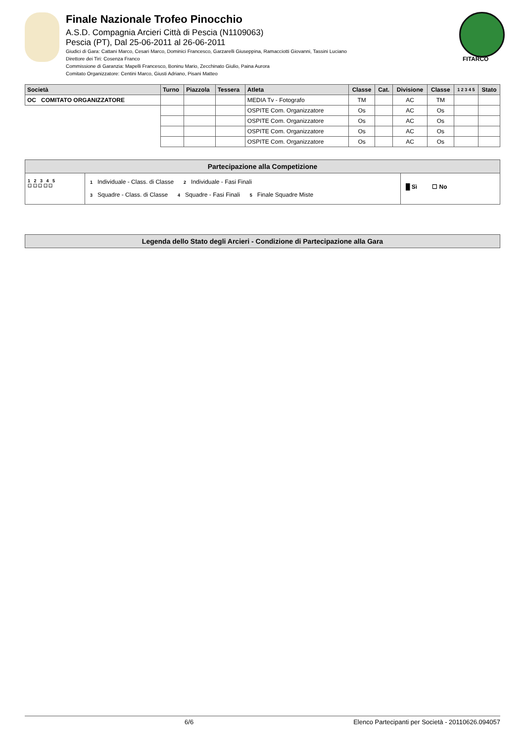Finale Nazionale Trofeo Pinocchio
A.S.D. Compagnia Arcieri Città di Pescia (N1109063)
Pescia (PT), Dal 25-06-2011 al 26-06-2011
Giudici di Gara: Cattani Marco, Cesari Marco, Dominici Francesco, Garzarelli Giuseppina, Ramacciotti Giovanni, Tassini Luciano
Direttore dei Tiri: Cosenza Franco
Commissione di Garanzia: Mapelli Francesco, Boninu Mario, Zecchinato Giulio, Paina Aurora
Comitato Organizzatore: Centini Marco, Giusti Adriano, Pisani Matteo
FITARCO
| Società | Turno | Piazzola | Tessera | Atleta | Classe | Cat. | Divisione | Classe | 1 2 3 4 5 | Stato |
| --- | --- | --- | --- | --- | --- | --- | --- | --- | --- | --- |
| OC COMITATO ORGANIZZATORE | | | | MEDIA Tv - Fotografo | TM | | AC | TM | | |
| | | | | OSPITE Com. Organizzatore | Os | | AC | Os | | |
| | | | | OSPITE Com. Organizzatore | Os | | AC | Os | | |
| | | | | OSPITE Com. Organizzatore | Os | | AC | Os | | |
| | | | | OSPITE Com. Organizzatore | Os | | AC | Os | | |
Partecipazione alla Competizione
1 2 3 4 5
☐ ☐ ☐ ☐ ☐
1 Individuale - Class. di Classe 2 Individuale - Fasi Finali
3 Squadre - Class. di Classe 4 Squadre - Fasi Finali 5 Finale Squadre Miste
█ Sì ☐ No
Legenda dello Stato degli Arcieri - Condizione di Partecipazione alla Gara
6/6 Elenco Partecipanti per Società - 20110626.094057